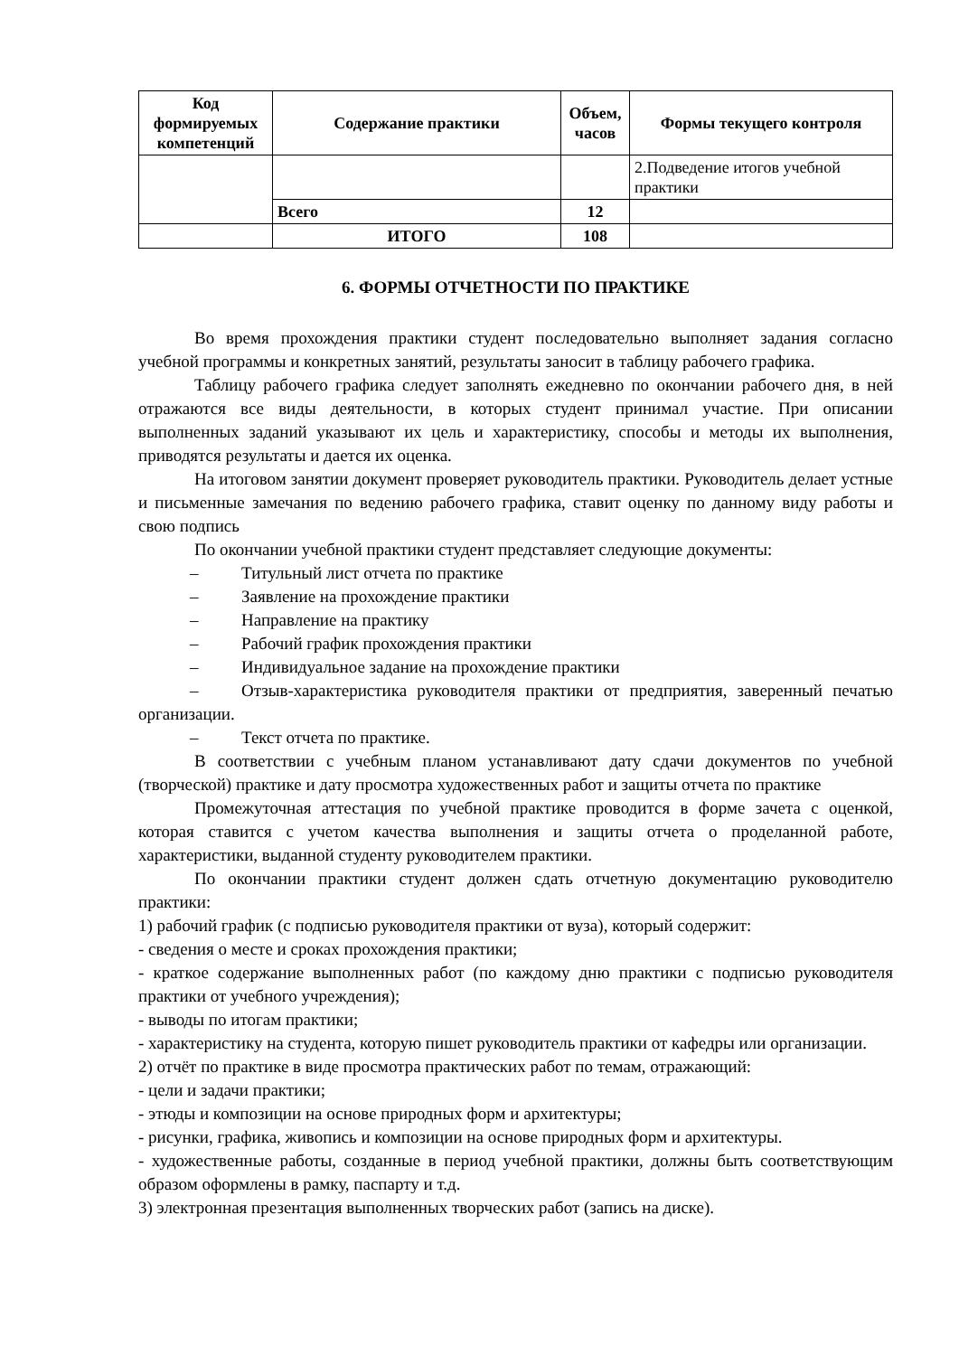| Код формируемых компетенций | Содержание практики | Объем, часов | Формы текущего контроля |
| --- | --- | --- | --- |
| | | | 2.Подведение итогов учебной практики |
| | Всего | 12 | |
| | ИТОГО | 108 | |
6. ФОРМЫ ОТЧЕТНОСТИ ПО ПРАКТИКЕ
Во время прохождения практики студент последовательно выполняет задания согласно учебной программы и конкретных занятий, результаты заносит в таблицу рабочего графика.
Таблицу рабочего графика следует заполнять ежедневно по окончании рабочего дня, в ней отражаются все виды деятельности, в которых студент принимал участие. При описании выполненных заданий указывают их цель и характеристику, способы и методы их выполнения, приводятся результаты и дается их оценка.
На итоговом занятии документ проверяет руководитель практики. Руководитель делает устные и письменные замечания по ведению рабочего графика, ставит оценку по данному виду работы и свою подпись
По окончании учебной практики студент представляет следующие документы:
   –   Титульный лист отчета по практике
   –   Заявление на прохождение практики
   –   Направление на практику
   –   Рабочий график прохождения практики
   –   Индивидуальное задание на прохождение практики
   –   Отзыв-характеристика руководителя практики от предприятия, заверенный печатью организации.
   –   Текст отчета по практике.
В соответствии с учебным планом устанавливают дату сдачи документов по учебной (творческой) практике и дату просмотра художественных работ и защиты отчета по практике
Промежуточная аттестация по учебной практике проводится в форме зачета с оценкой, которая ставится с учетом качества выполнения и защиты отчета о проделанной работе, характеристики, выданной студенту руководителем практики.
По окончании практики студент должен сдать отчетную документацию руководителю практики:
1) рабочий график (с подписью руководителя практики от вуза), который содержит:
- сведения о месте и сроках прохождения практики;
- краткое содержание выполненных работ (по каждому дню практики с подписью руководителя практики от учебного учреждения);
- выводы по итогам практики;
- характеристику на студента, которую пишет руководитель практики от кафедры или организации.
2) отчёт по практике в виде просмотра практических работ по темам, отражающий:
- цели и задачи практики;
- этюды и композиции на основе природных форм и архитектуры;
- рисунки, графика, живопись и композиции на основе природных форм и архитектуры.
- художественные работы, созданные в период учебной практики, должны быть соответствующим образом оформлены в рамку, паспарту и т.д.
3) электронная презентация выполненных творческих работ (запись на диске).